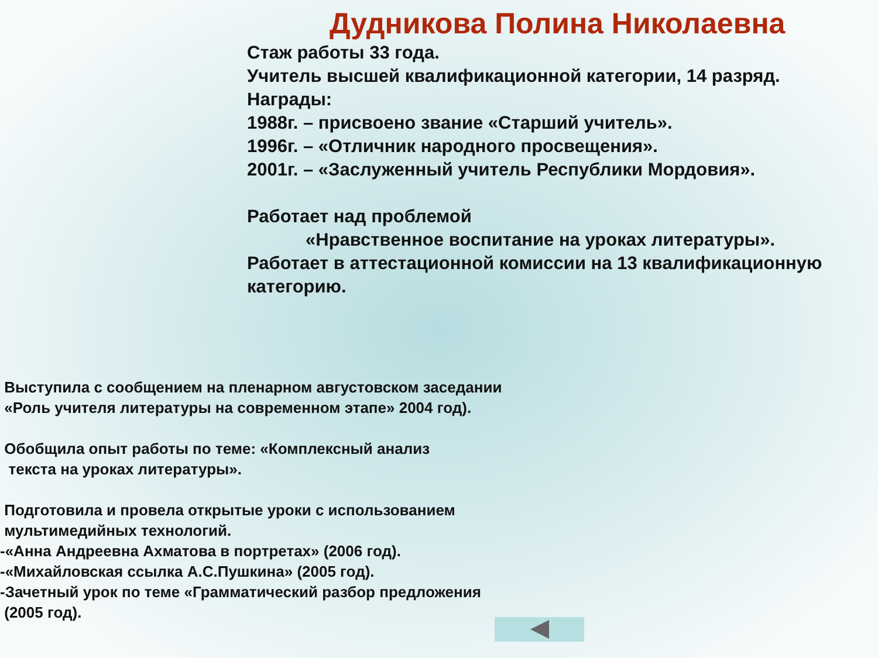Дудникова Полина Николаевна
Стаж работы 33 года.
Учитель высшей квалификационной категории, 14 разряд.
Награды:
1988г. – присвоено звание «Старший учитель».
1996г. – «Отличник народного просвещения».
2001г. – «Заслуженный учитель Республики Мордовия».
Работает над проблемой
«Нравственное воспитание на уроках литературы».
Работает в аттестационной комиссии на 13 квалификационную категорию.
Выступила с сообщением на пленарном августовском заседании
«Роль учителя литературы на современном этапе» 2004 год).
Обобщила опыт работы по теме: «Комплексный анализ
текста на уроках литературы».
Подготовила и провела открытые уроки с использованием
мультимедийных технологий.
-«Анна Андреевна Ахматова в портретах» (2006 год).
-«Михайловская ссылка А.С.Пушкина» (2005 год).
-Зачетный урок по теме «Грамматический разбор предложения
(2005 год).